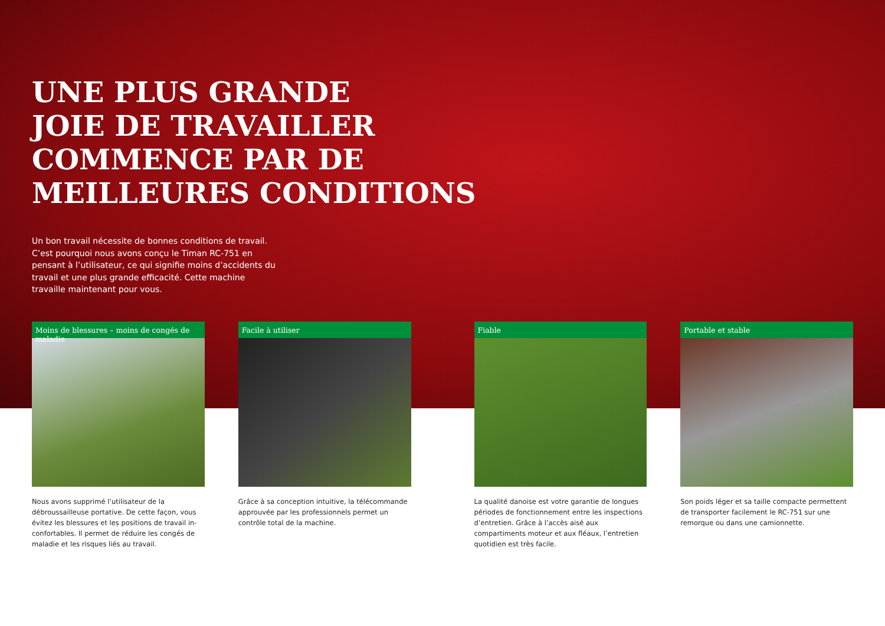UNE PLUS GRANDE
JOIE DE TRAVAILLER
COMMENCE PAR DE
MEILLEURES CONDITIONS
Un bon travail nécessite de bonnes conditions de travail. C’est pourquoi nous avons conçu le Timan RC-751 en pensant à l’utilisateur, ce qui signifie moins d’accidents du travail et une plus grande efficacité. Cette machine travaille maintenant pour vous.
Moins de blessures – moins de congés de maladie
Nous avons supprimé l’utilisateur de la débroussailleuse portative. De cette façon, vous évitez les blessures et les positions de travail in­confortables. Il permet de réduire les congés de maladie et les risques liés au travail.
Facile à utiliser
Grâce à sa conception intuitive, la télécommande approuvée par les professionnels permet un contrôle total de la machine.
Fiable
La qualité danoise est votre garantie de longues périodes de fonctionnement entre les inspections d’entretien. Grâce à l’accès aisé aux compartiments moteur et aux fléaux, l’entretien quotidien est très facile.
Portable et stable
Son poids léger et sa taille compacte permettent de transporter facilement le RC-751 sur une remorque ou dans une camionnette.